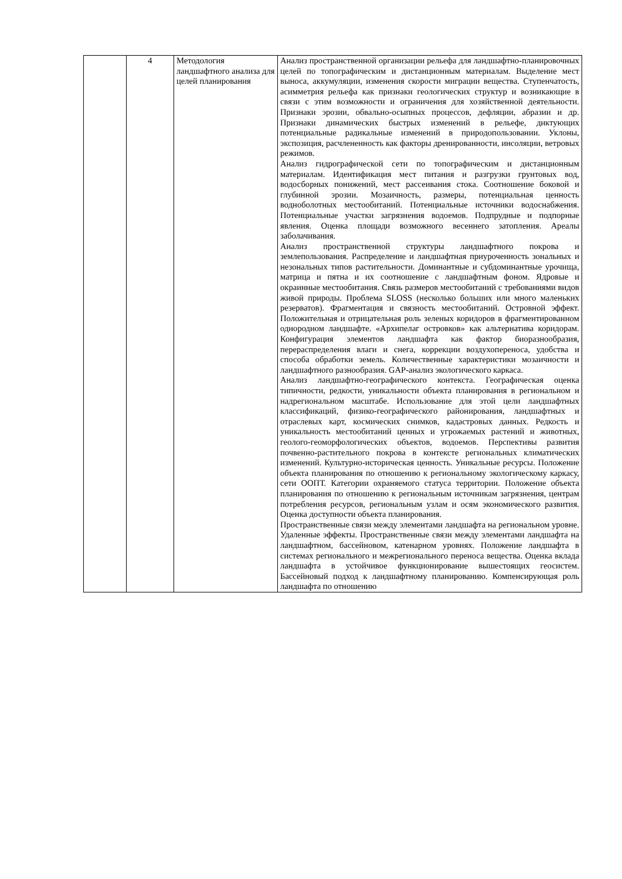| | 4 | Методология ландшафтного анализа для целей планирования | Анализ пространственной организации рельефа для ландшафтно-планировочных целей по топографическим и дистанционным материалам. Выделение мест выноса, аккумуляции, изменения скорости миграции вещества. Ступенчатость, асимметрия рельефа как признаки геологических структур и возникающие в связи с этим возможности и ограничения для хозяйственной деятельности. Признаки эрозии, обвально-осыпных процессов, дефляции, абразии и др. Признаки динамических быстрых изменений в рельефе, диктующих потенциальные радикальные изменений в природопользовании. Уклоны, экспозиция, расчлененность как факторы дренированности, инсоляции, ветровых режимов. Анализ гидрографической сети по топографическим и дистанционным материалам. Идентификация мест питания и разгрузки грунтовых вод, водосборных понижений, мест рассеивания стока. Соотношение боковой и глубинной эрозии. Мозаичность, размеры, потенциальная ценность водноболотных местообитаний. Потенциальные источники водоснабжения. Потенциальные участки загрязнения водоемов. Подпрудные и подпорные явления. Оценка площади возможного весеннего затопления. Ареалы заболачивания. Анализ пространственной структуры ландшафтного покрова и землепользования. Распределение и ландшафтная приуроченность зональных и незональных типов растительности. Доминантные и субдоминантные урочища, матрица и пятна и их соотношение с ландшафтным фоном. Ядровые и окраинные местообитания. Связь размеров местообитаний с требованиями видов живой природы. Проблема SLOSS (несколько больших или много маленьких резерватов). Фрагментация и связность местообитаний. Островной эффект. Положительная и отрицательная роль зеленых коридоров в фрагментированном однородном ландшафте. «Архипелаг островков» как альтернатива коридорам. Конфигурация элементов ландшафта как фактор биоразнообразия, перераспределения влаги и снега, коррекции воздухопереноса, удобства и способа обработки земель. Количественные характеристики мозаичности и ландшафтного разнообразия. GAP-анализ экологического каркаса. Анализ ландшафтно-географического контекста. Географическая оценка типичности, редкости, уникальности объекта планирования в региональном и надрегиональном масштабе. Использование для этой цели ландшафтных классификаций, физико-географического районирования, ландшафтных и отраслевых карт, космических снимков, кадастровых данных. Редкость и уникальность местообитаний ценных и угрожаемых растений и животных, геолого-геоморфологических объектов, водоемов. Перспективы развития почвенно-растительного покрова в контексте региональных климатических изменений. Культурно-историческая ценность. Уникальные ресурсы. Положение объекта планирования по отношению к региональному экологическому каркасу, сети ООПТ. Категории охраняемого статуса территории. Положение объекта планирования по отношению к региональным источникам загрязнения, центрам потребления ресурсов, региональным узлам и осям экономического развития. Оценка доступности объекта планирования. Пространственные связи между элементами ландшафта на региональном уровне. Удаленные эффекты. Пространственные связи между элементами ландшафта на ландшафтном, бассейновом, катенарном уровнях. Положение ландшафта в системах регионального и межрегионального переноса вещества. Оценка вклада ландшафта в устойчивое функционирование вышестоящих геосистем. Бассейновый подход к ландшафтному планированию. Компенсирующая роль ландшафта по отношению |